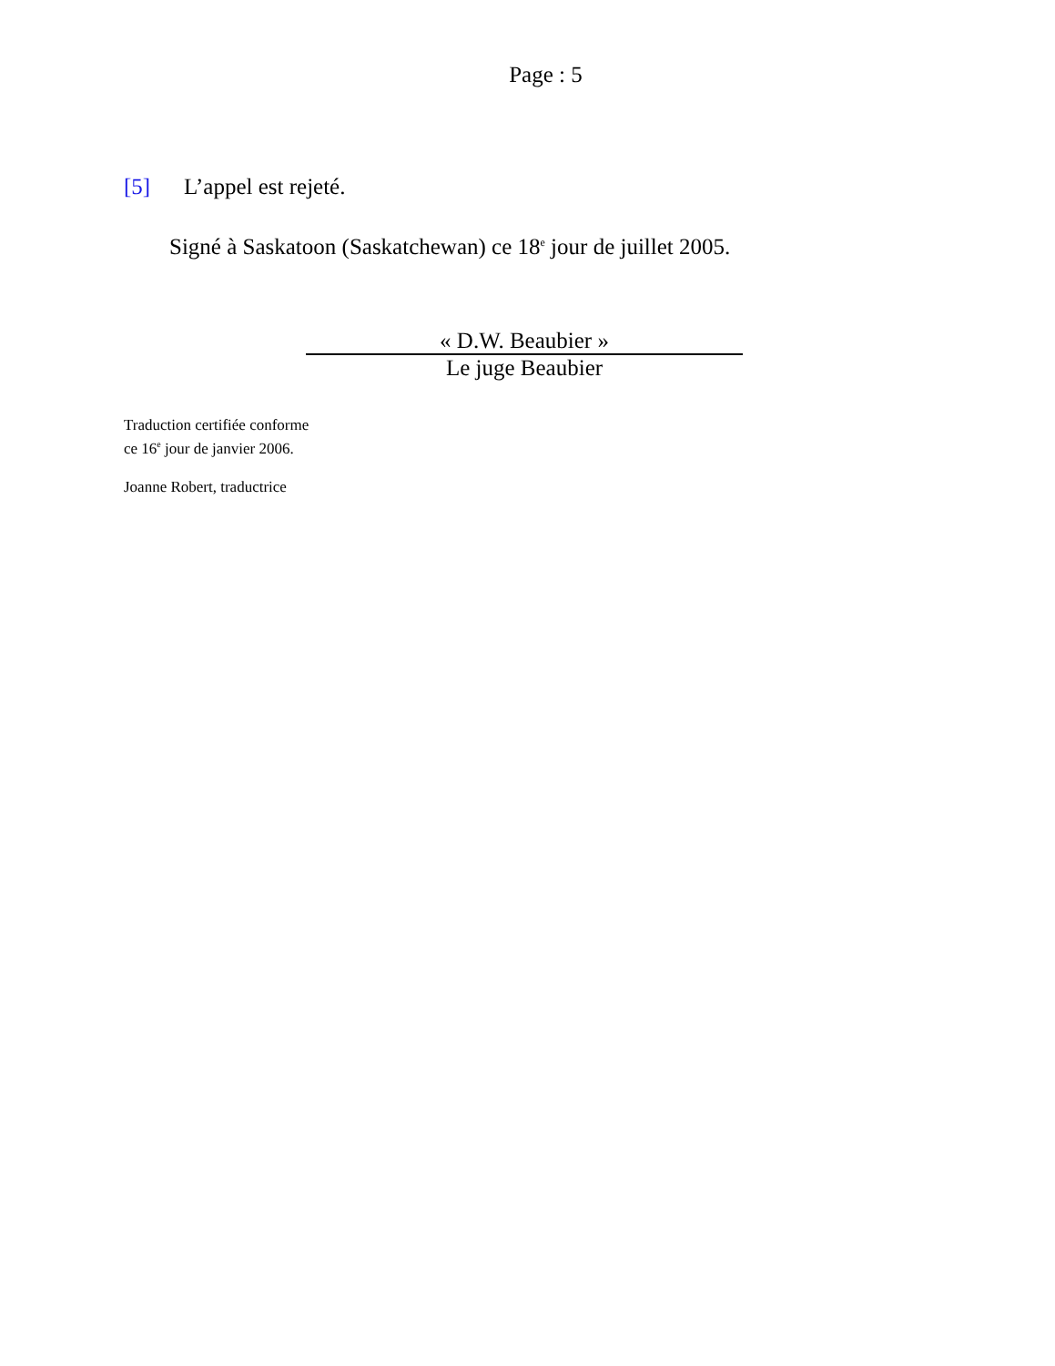Page : 5
[5] L’appel est rejeté.
Signé à Saskatoon (Saskatchewan) ce 18<sup>e</sup> jour de juillet 2005.
« D.W. Beaubier »
Le juge Beaubier
Traduction certifiée conforme
ce 16<sup>e</sup> jour de janvier 2006.
Joanne Robert, traductrice